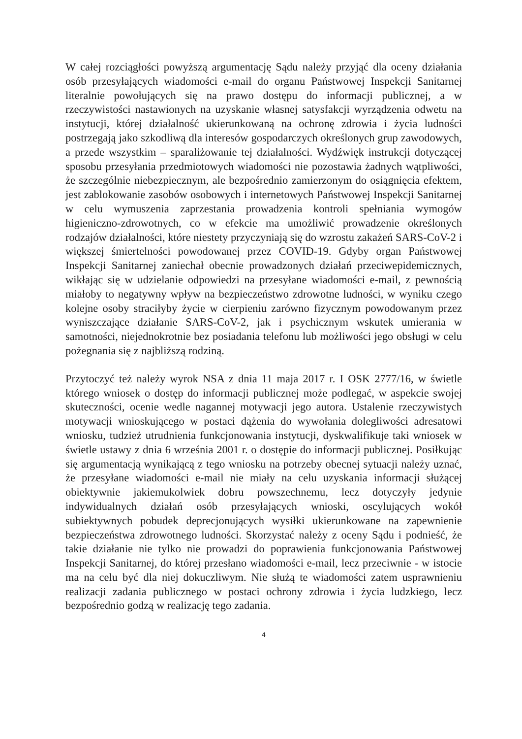W całej rozciągłości powyższą argumentację Sądu należy przyjąć dla oceny działania osób przesyłających wiadomości e-mail do organu Państwowej Inspekcji Sanitarnej literalnie powołujących się na prawo dostępu do informacji publicznej, a w rzeczywistości nastawionych na uzyskanie własnej satysfakcji wyrządzenia odwetu na instytucji, której działalność ukierunkowaną na ochronę zdrowia i życia ludności postrzegają jako szkodliwą dla interesów gospodarczych określonych grup zawodowych, a przede wszystkim – sparaliżowanie tej działalności. Wydźwięk instrukcji dotyczącej sposobu przesyłania przedmiotowych wiadomości nie pozostawia żadnych wątpliwości, że szczególnie niebezpiecznym, ale bezpośrednio zamierzonym do osiągnięcia efektem, jest zablokowanie zasobów osobowych i internetowych Państwowej Inspekcji Sanitarnej w celu wymuszenia zaprzestania prowadzenia kontroli spełniania wymogów higieniczno-zdrowotnych, co w efekcie ma umożliwić prowadzenie określonych rodzajów działalności, które niestety przyczyniają się do wzrostu zakażeń SARS-CoV-2 i większej śmiertelności powodowanej przez COVID-19. Gdyby organ Państwowej Inspekcji Sanitarnej zaniechał obecnie prowadzonych działań przeciwepidemicznych, wikłając się w udzielanie odpowiedzi na przesyłane wiadomości e-mail, z pewnością miałoby to negatywny wpływ na bezpieczeństwo zdrowotne ludności, w wyniku czego kolejne osoby straciłyby życie w cierpieniu zarówno fizycznym powodowanym przez wyniszczające działanie SARS-CoV-2, jak i psychicznym wskutek umierania w samotności, niejednokrotnie bez posiadania telefonu lub możliwości jego obsługi w celu pożegnania się z najbliższą rodziną.
Przytoczyć też należy wyrok NSA z dnia 11 maja 2017 r. I OSK 2777/16, w świetle którego wniosek o dostęp do informacji publicznej może podlegać, w aspekcie swojej skuteczności, ocenie wedle nagannej motywacji jego autora. Ustalenie rzeczywistych motywacji wnioskującego w postaci dążenia do wywołania dolegliwości adresatowi wniosku, tudzież utrudnienia funkcjonowania instytucji, dyskwalifikuje taki wniosek w świetle ustawy z dnia 6 września 2001 r. o dostępie do informacji publicznej. Posiłkując się argumentacją wynikającą z tego wniosku na potrzeby obecnej sytuacji należy uznać, że przesyłane wiadomości e-mail nie miały na celu uzyskania informacji służącej obiektywnie jakiemukolwiek dobru powszechnemu, lecz dotyczyły jedynie indywidualnych działań osób przesyłających wnioski, oscylujących wokół subiektywnych pobudek deprecjonujących wysiłki ukierunkowane na zapewnienie bezpieczeństwa zdrowotnego ludności. Skorzystać należy z oceny Sądu i podnieść, że takie działanie nie tylko nie prowadzi do poprawienia funkcjonowania Państwowej Inspekcji Sanitarnej, do której przesłano wiadomości e-mail, lecz przeciwnie - w istocie ma na celu być dla niej dokuczliwym. Nie służą te wiadomości zatem usprawnieniu realizacji zadania publicznego w postaci ochrony zdrowia i życia ludzkiego, lecz bezpośrednio godzą w realizację tego zadania.
4